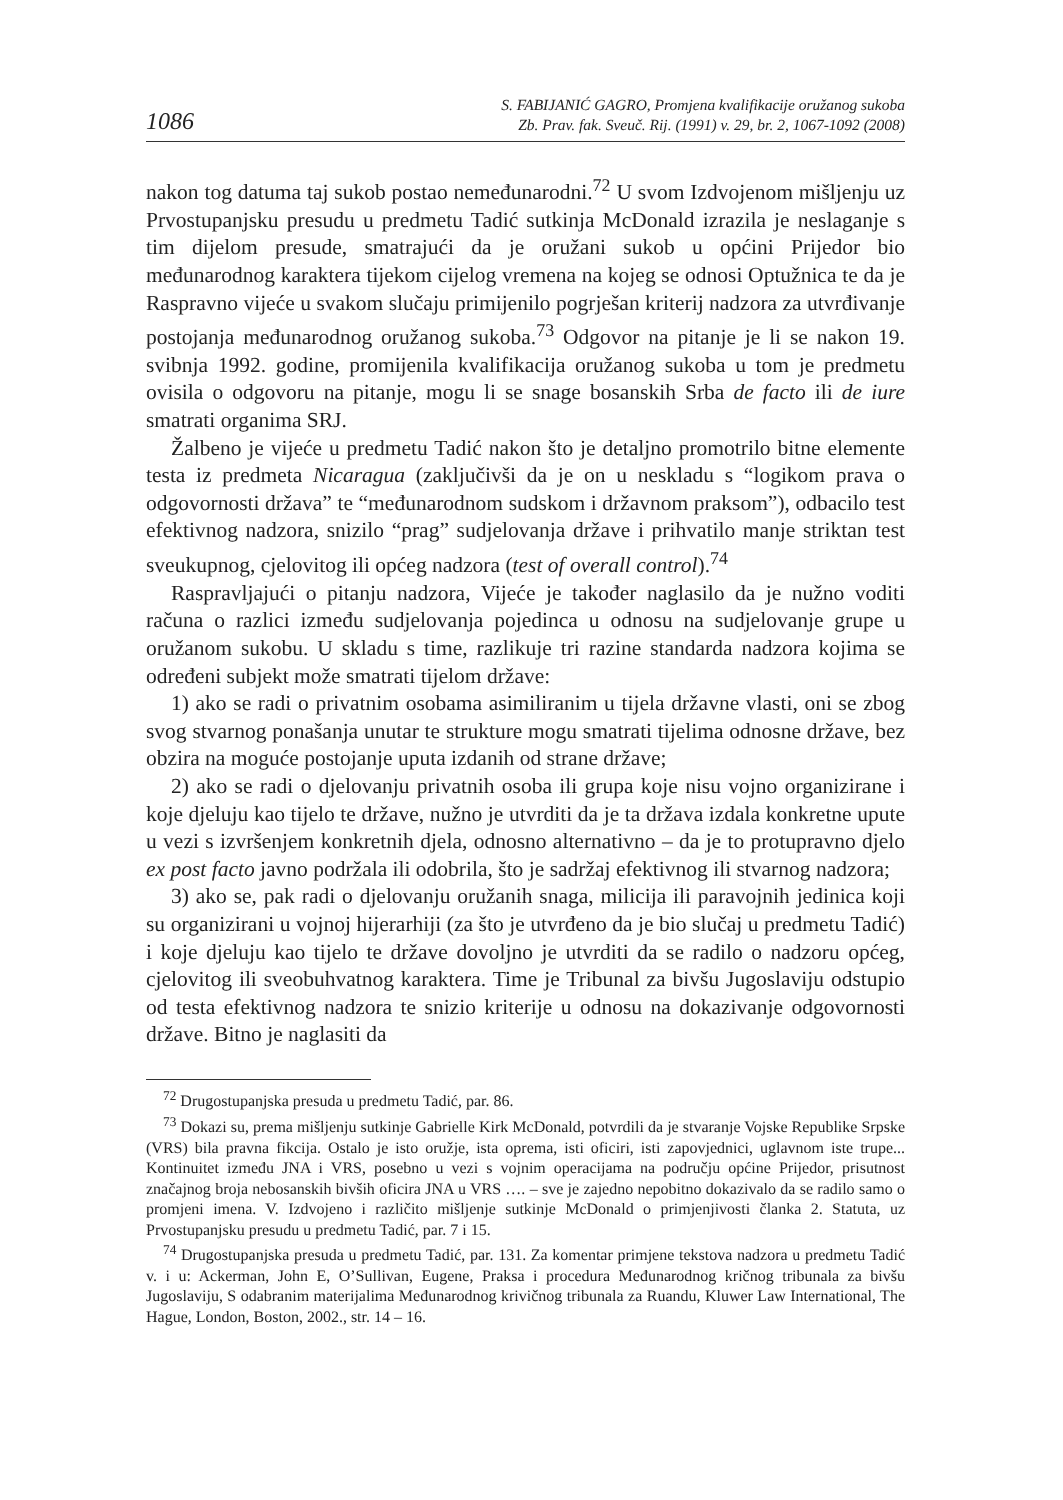1086
S. FABIJANIĆ GAGRO, Promjena kvalifikacije oružanog sukoba
Zb. Prav. fak. Sveuč. Rij. (1991) v. 29, br. 2, 1067-1092 (2008)
nakon tog datuma taj sukob postao nemeđunarodni.<sup>72</sup> U svom Izdvojenom mišljenju uz Prvostupanjsku presudu u predmetu Tadić sutkinja McDonald izrazila je neslaganje s tim dijelom presude, smatrajući da je oružani sukob u općini Prijedor bio međunarodnog karaktera tijekom cijelog vremena na kojeg se odnosi Optužnica te da je Raspravno vijeće u svakom slučaju primijenilo pogrješan kriterij nadzora za utvrđivanje postojanja međunarodnog oružanog sukoba.<sup>73</sup> Odgovor na pitanje je li se nakon 19. svibnja 1992. godine, promijenila kvalifikacija oružanog sukoba u tom je predmetu ovisila o odgovoru na pitanje, mogu li se snage bosanskih Srba de facto ili de iure smatrati organima SRJ.
Žalbeno je vijeće u predmetu Tadić nakon što je detaljno promotrilo bitne elemente testa iz predmeta Nicaragua (zaključivši da je on u neskladu s “logikom prava o odgovornosti država” te “međunarodnom sudskom i državnom praksom”), odbacilo test efektivnog nadzora, snizilo “prag” sudjelovanja države i prihvatilo manje striktan test sveukupnog, cjelovitog ili općeg nadzora (test of overall control).<sup>74</sup>
Raspravljajući o pitanju nadzora, Vijeće je također naglasilo da je nužno voditi računa o razlici između sudjelovanja pojedinca u odnosu na sudjelovanje grupe u oružanom sukobu. U skladu s time, razlikuje tri razine standarda nadzora kojima se određeni subjekt može smatrati tijelom države:
1) ako se radi o privatnim osobama asimiliranim u tijela državne vlasti, oni se zbog svog stvarnog ponašanja unutar te strukture mogu smatrati tijelima odnosne države, bez obzira na moguće postojanje uputa izdanih od strane države;
2) ako se radi o djelovanju privatnih osoba ili grupa koje nisu vojno organizirane i koje djeluju kao tijelo te države, nužno je utvrditi da je ta država izdala konkretne upute u vezi s izvršenjem konkretnih djela, odnosno alternativno – da je to protupravno djelo ex post facto javno podržala ili odobrila, što je sadržaj efektivnog ili stvarnog nadzora;
3) ako se, pak radi o djelovanju oružanih snaga, milicija ili paravojnih jedinica koji su organizirani u vojnoj hijerarhiji (za što je utvrđeno da je bio slučaj u predmetu Tadić) i koje djeluju kao tijelo te države dovoljno je utvrditi da se radilo o nadzoru općeg, cjelovitog ili sveobuhvatnog karaktera. Time je Tribunal za bivšu Jugoslaviju odstupio od testa efektivnog nadzora te snizio kriterije u odnosu na dokazivanje odgovornosti države. Bitno je naglasiti da
<sup>72</sup> Drugostupanjska presuda u predmetu Tadić, par. 86.
<sup>73</sup> Dokazi su, prema mišljenju sutkinje Gabrielle Kirk McDonald, potvrdili da je stvaranje Vojske Republike Srpske (VRS) bila pravna fikcija. Ostalo je isto oružje, ista oprema, isti oficiri, isti zapovjednici, uglavnom iste trupe... Kontinuitet između JNA i VRS, posebno u vezi s vojnim operacijama na području općine Prijedor, prisutnost značajnog broja nebosanskih bivših oficira JNA u VRS …. – sve je zajedno nepobitno dokazivalo da se radilo samo o promjeni imena. V. Izdvojeno i različito mišljenje sutkinje McDonald o primjenjivosti članka 2. Statuta, uz Prvostupanjsku presudu u predmetu Tadić, par. 7 i 15.
<sup>74</sup> Drugostupanjska presuda u predmetu Tadić, par. 131. Za komentar primjene tekstova nadzora u predmetu Tadić v. i u: Ackerman, John E, O’Sullivan, Eugene, Praksa i procedura Međunarodnog kričnog tribunala za bivšu Jugoslaviju, S odabranim materijalima Međunarodnog krivičnog tribunala za Ruandu, Kluwer Law International, The Hague, London, Boston, 2002., str. 14 – 16.